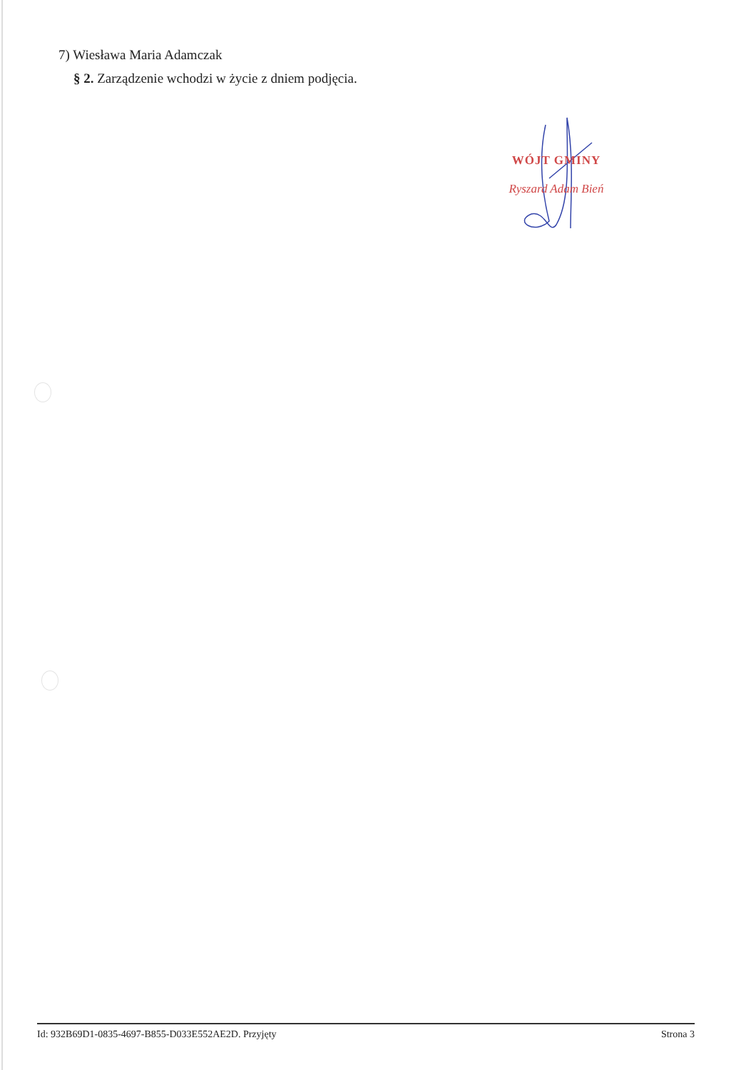7) Wiesława Maria Adamczak
§ 2. Zarządzenie wchodzi w życie z dniem podjęcia.
WÓJT GMINY
Ryszard Adam Bień
Id: 932B69D1-0835-4697-B855-D033E552AE2D. Przyjęty Strona 3